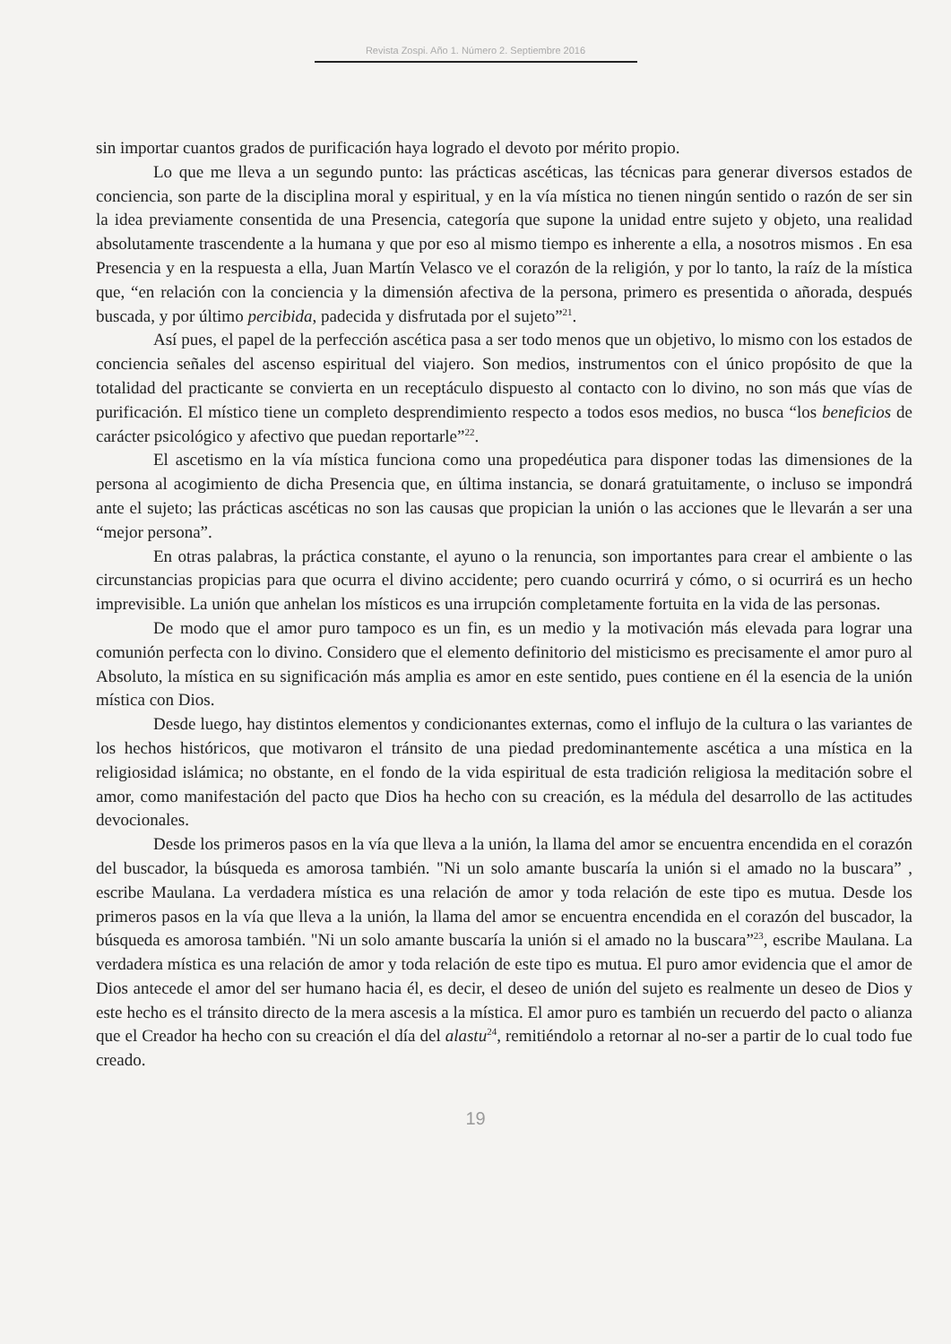Revista Zospi. Año 1. Número 2. Septiembre 2016
sin importar cuantos grados de purificación haya logrado el devoto por mérito propio.
Lo que me lleva a un segundo punto: las prácticas ascéticas, las técnicas para generar diversos estados de conciencia, son parte de la disciplina moral y espiritual, y en la vía mística no tienen ningún sentido o razón de ser sin la idea previamente consentida de una Presencia, categoría que supone la unidad entre sujeto y objeto, una realidad absolutamente trascendente a la humana y que por eso al mismo tiempo es inherente a ella, a nosotros mismos . En esa Presencia y en la respuesta a ella, Juan Martín Velasco ve el corazón de la religión, y por lo tanto, la raíz de la mística que, “en relación con la conciencia y la dimensión afectiva de la persona, primero es presentida o añorada, después buscada, y por último percibida, padecida y disfrutada por el sujeto”<sup>21</sup>.
Así pues, el papel de la perfección ascética pasa a ser todo menos que un objetivo, lo mismo con los estados de conciencia señales del ascenso espiritual del viajero. Son medios, instrumentos con el único propósito de que la totalidad del practicante se convierta en un receptáculo dispuesto al contacto con lo divino, no son más que vías de purificación. El místico tiene un completo desprendimiento respecto a todos esos medios, no busca “los beneficios de carácter psicológico y afectivo que puedan reportarle”<sup>22</sup>.
El ascetismo en la vía mística funciona como una propedéutica para disponer todas las dimensiones de la persona al acogimiento de dicha Presencia que, en última instancia, se donará gratuitamente, o incluso se impondrá ante el sujeto; las prácticas ascéticas no son las causas que propician la unión o las acciones que le llevarán a ser una “mejor persona”.
En otras palabras, la práctica constante, el ayuno o la renuncia, son importantes para crear el ambiente o las circunstancias propicias para que ocurra el divino accidente; pero cuando ocurrirá y cómo, o si ocurrirá es un hecho imprevisible. La unión que anhelan los místicos es una irrupción completamente fortuita en la vida de las personas.
De modo que el amor puro tampoco es un fin, es un medio y la motivación más elevada para lograr una comunión perfecta con lo divino. Considero que el elemento definitorio del misticismo es precisamente el amor puro al Absoluto, la mística en su significación más amplia es amor en este sentido, pues contiene en él la esencia de la unión mística con Dios.
Desde luego, hay distintos elementos y condicionantes externas, como el influjo de la cultura o las variantes de los hechos históricos, que motivaron el tránsito de una piedad predominantemente ascética a una mística en la religiosidad islámica; no obstante, en el fondo de la vida espiritual de esta tradición religiosa la meditación sobre el amor, como manifestación del pacto que Dios ha hecho con su creación, es la médula del desarrollo de las actitudes devocionales.
Desde los primeros pasos en la vía que lleva a la unión, la llama del amor se encuentra encendida en el corazón del buscador, la búsqueda es amorosa también. "Ni un solo amante buscaría la unión si el amado no la buscara” , escribe Maulana. La verdadera mística es una relación de amor y toda relación de este tipo es mutua. Desde los primeros pasos en la vía que lleva a la unión, la llama del amor se encuentra encendida en el corazón del buscador, la búsqueda es amorosa también. "Ni un solo amante buscaría la unión si el amado no la buscara”<sup>23</sup>, escribe Maulana. La verdadera mística es una relación de amor y toda relación de este tipo es mutua. El puro amor evidencia que el amor de Dios antecede el amor del ser humano hacia él, es decir, el deseo de unión del sujeto es realmente un deseo de Dios y este hecho es el tránsito directo de la mera ascesis a la mística. El amor puro es también un recuerdo del pacto o alianza que el Creador ha hecho con su creación el día del alastu<sup>24</sup>, remitiéndolo a retornar al no-ser a partir de lo cual todo fue creado.
19